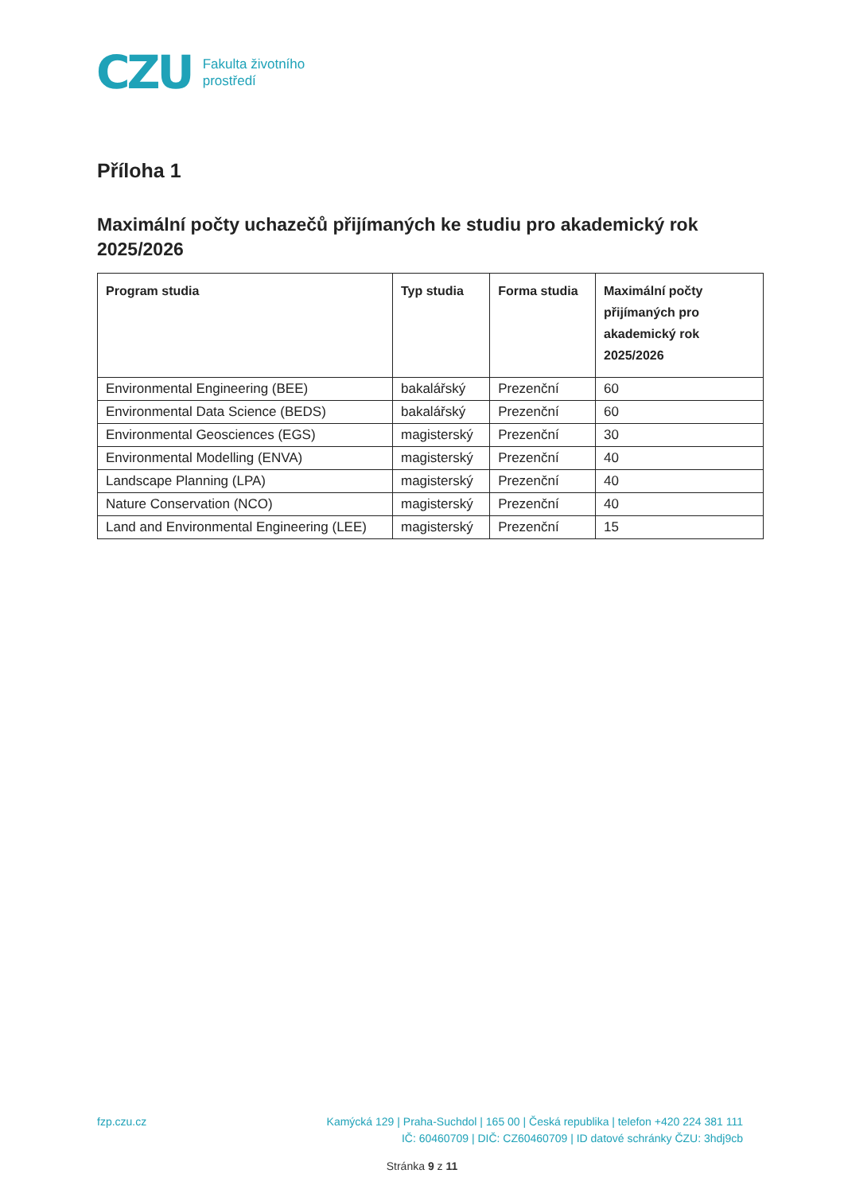CZU
Fakulta životního
prostředí
Příloha 1
Maximální počty uchazečů přijímaných ke studiu pro akademický rok 2025/2026
| Program studia | Typ studia | Forma studia | Maximální počty přijímaných pro akademický rok 2025/2026 |
| --- | --- | --- | --- |
| Environmental Engineering (BEE) | bakalářský | Prezenční | 60 |
| Environmental Data Science (BEDS) | bakalářský | Prezenční | 60 |
| Environmental Geosciences (EGS) | magisterský | Prezenční | 30 |
| Environmental Modelling (ENVA) | magisterský | Prezenční | 40 |
| Landscape Planning (LPA) | magisterský | Prezenční | 40 |
| Nature Conservation (NCO) | magisterský | Prezenční | 40 |
| Land and Environmental Engineering (LEE) | magisterský | Prezenční | 15 |
fzp.czu.cz
Kamýcká 129 | Praha-Suchdol | 165 00 | Česká republika | telefon +420 224 381 111
IČ: 60460709 | DIČ: CZ60460709 | ID datové schránky ČZU: 3hdj9cb
Stránka 9 z 11